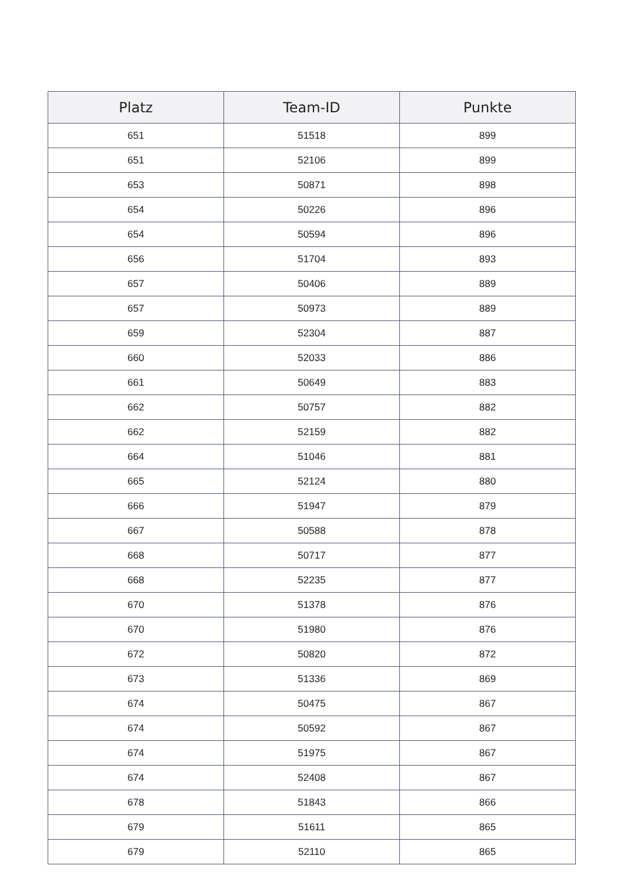| Platz | Team-ID | Punkte |
| --- | --- | --- |
| 651 | 51518 | 899 |
| 651 | 52106 | 899 |
| 653 | 50871 | 898 |
| 654 | 50226 | 896 |
| 654 | 50594 | 896 |
| 656 | 51704 | 893 |
| 657 | 50406 | 889 |
| 657 | 50973 | 889 |
| 659 | 52304 | 887 |
| 660 | 52033 | 886 |
| 661 | 50649 | 883 |
| 662 | 50757 | 882 |
| 662 | 52159 | 882 |
| 664 | 51046 | 881 |
| 665 | 52124 | 880 |
| 666 | 51947 | 879 |
| 667 | 50588 | 878 |
| 668 | 50717 | 877 |
| 668 | 52235 | 877 |
| 670 | 51378 | 876 |
| 670 | 51980 | 876 |
| 672 | 50820 | 872 |
| 673 | 51336 | 869 |
| 674 | 50475 | 867 |
| 674 | 50592 | 867 |
| 674 | 51975 | 867 |
| 674 | 52408 | 867 |
| 678 | 51843 | 866 |
| 679 | 51611 | 865 |
| 679 | 52110 | 865 |